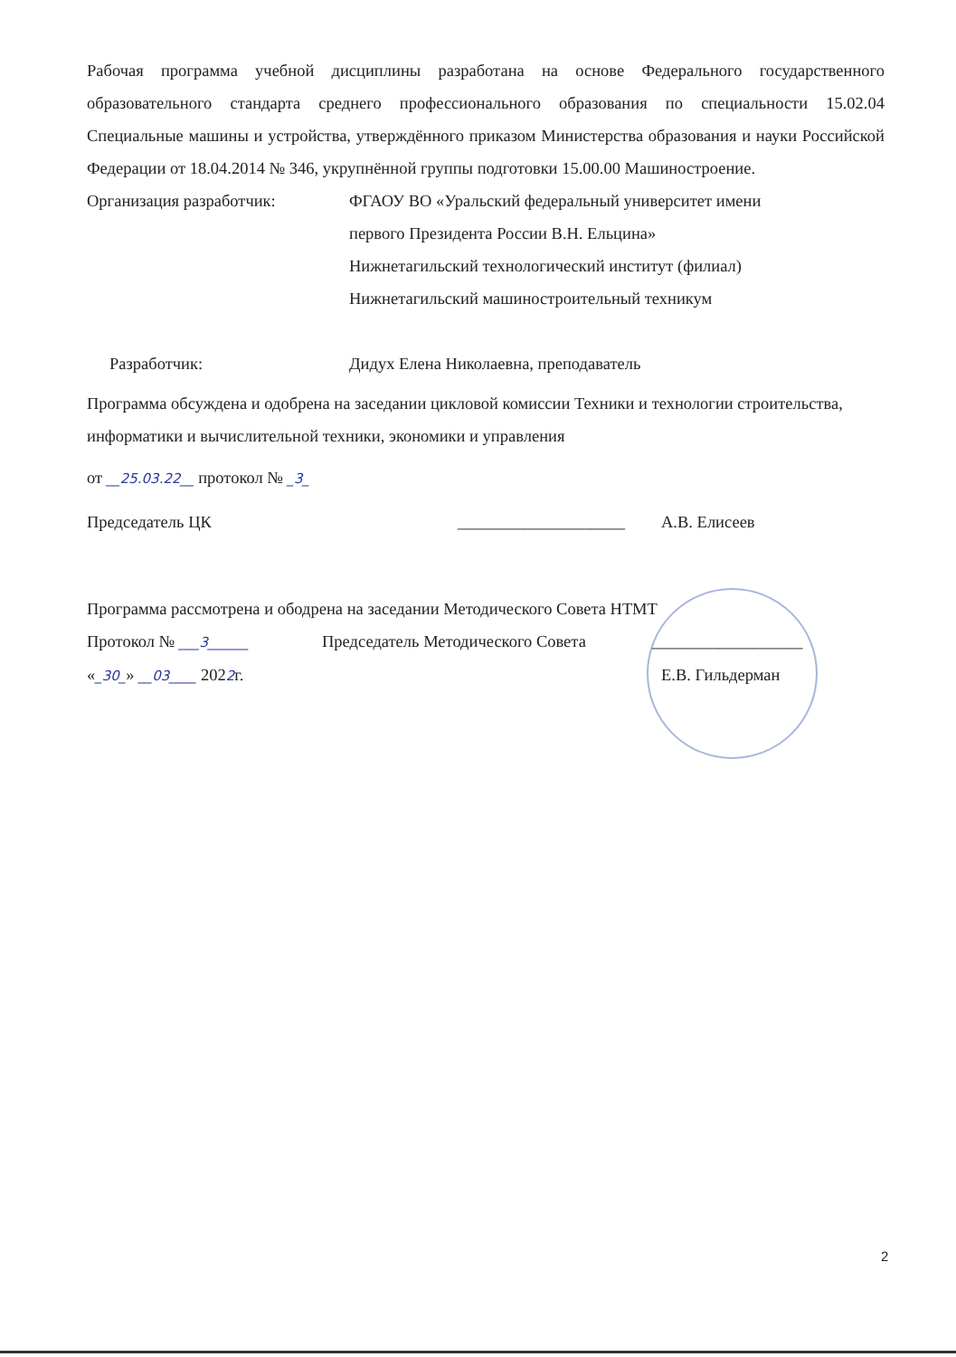Рабочая программа учебной дисциплины разработана на основе Федерального государственного образовательного стандарта среднего профессионального образования по специальности 15.02.04 Специальные машины и устройства, утверждённого приказом Министерства образования и науки Российской Федерации от 18.04.2014 № 346, укрупнённой группы подготовки 15.00.00 Машиностроение.
Организация разработчик: ФГАОУ ВО «Уральский федеральный университет имени
первого Президента России В.Н. Ельцина»
Нижнетагильский технологический институт (филиал)
Нижнетагильский машиностроительный техникум
Разработчик: Дидух Елена Николаевна, преподаватель
Программа обсуждена и одобрена на заседании цикловой комиссии Техники и технологии строительства, информатики и вычислительной техники, экономики и управления
от __25.03.22__ протокол № _3_
Председатель ЦК ____________________
А.В. Елисеев
Программа рассмотрена и ободрена на заседании Методического Совета НТМТ
Протокол № ___3______
Председатель Методического Совета
__________________
«_30_» __03____ 2022г. Е.В. Гильдерман
2